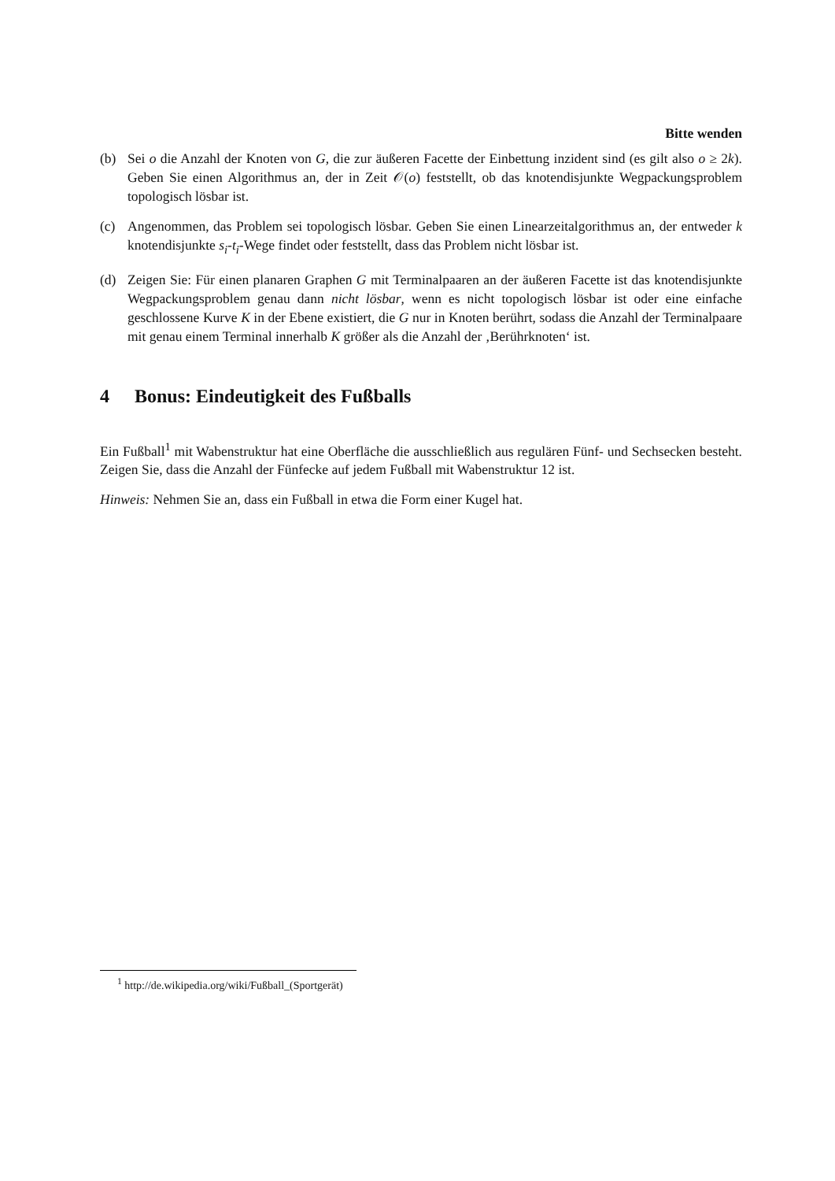Bitte wenden
(b) Sei o die Anzahl der Knoten von G, die zur äußeren Facette der Einbettung inzident sind (es gilt also o ≥ 2k). Geben Sie einen Algorithmus an, der in Zeit 𝒪(o) feststellt, ob das knotendisjunkte Wegpackungsproblem topologisch lösbar ist.
(c) Angenommen, das Problem sei topologisch lösbar. Geben Sie einen Linearzeitalgorithmus an, der entweder k knotendisjunkte s<sub>i</sub>-t<sub>i</sub>-Wege findet oder feststellt, dass das Problem nicht lösbar ist.
(d) Zeigen Sie: Für einen planaren Graphen G mit Terminalpaaren an der äußeren Facette ist das knotendisjunkte Wegpackungsproblem genau dann nicht lösbar, wenn es nicht topologisch lösbar ist oder eine einfache geschlossene Kurve K in der Ebene existiert, die G nur in Knoten berührt, sodass die Anzahl der Terminalpaare mit genau einem Terminal innerhalb K größer als die Anzahl der ‚Berührknoten‘ ist.
4 Bonus: Eindeutigkeit des Fußballs
Ein Fußball<sup>1</sup> mit Wabenstruktur hat eine Oberfläche die ausschließlich aus regulären Fünf- und Sechsecken besteht. Zeigen Sie, dass die Anzahl der Fünfecke auf jedem Fußball mit Wabenstruktur 12 ist.
Hinweis: Nehmen Sie an, dass ein Fußball in etwa die Form einer Kugel hat.
<sup>1</sup> http://de.wikipedia.org/wiki/Fußball_(Sportgerät)